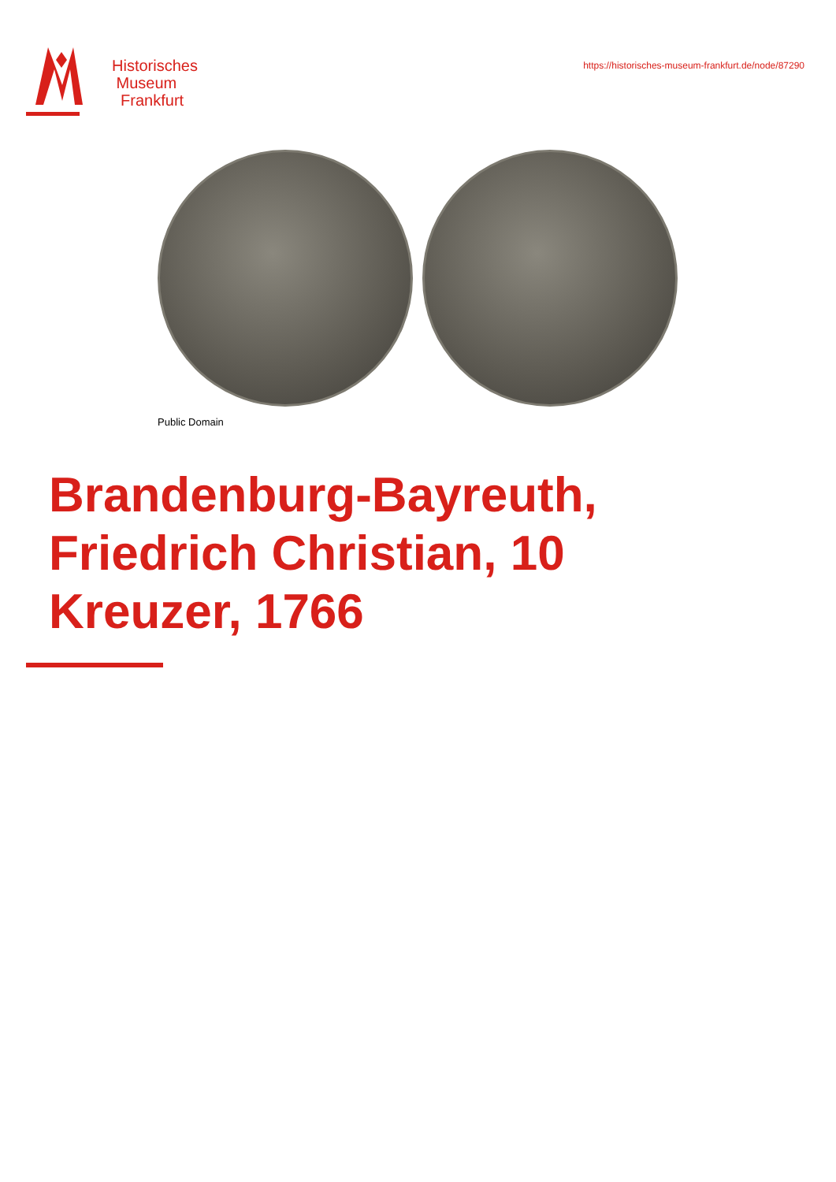Historisches
Museum
Frankfurt
https://historisches-museum-frankfurt.de/node/87290
Public Domain
Brandenburg-Bayreuth, Friedrich Christian, 10 Kreuzer, 1766